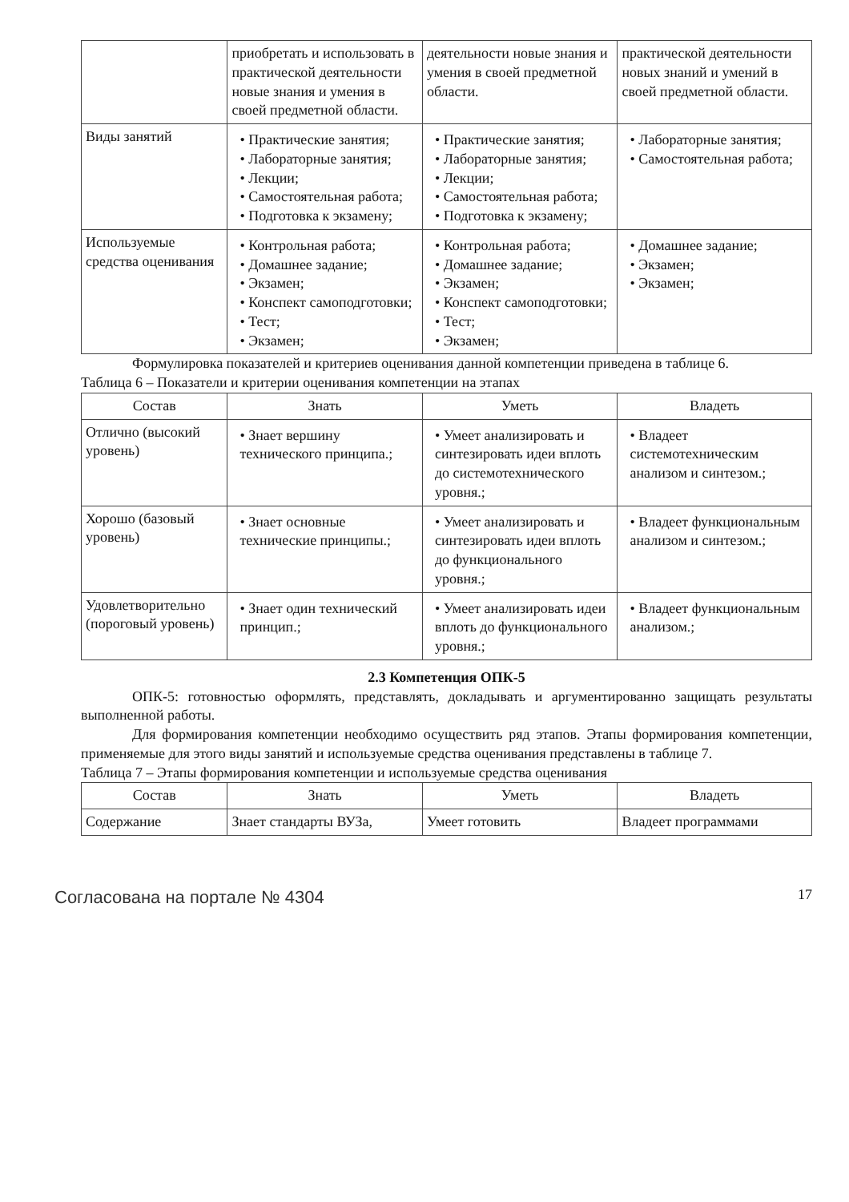| | приобретать и использовать в практической деятельности новые знания и умения в своей предметной области. | деятельности новые знания и умения в своей предметной области. | практической деятельности новых знаний и умений в своей предметной области. |
| Виды занятий | • Практические занятия; • Лабораторные занятия; • Лекции; • Самостоятельная работа; • Подготовка к экзамену; | • Практические занятия; • Лабораторные занятия; • Лекции; • Самостоятельная работа; • Подготовка к экзамену; | • Лабораторные занятия; • Самостоятельная работа; |
| Используемые средства оценивания | • Контрольная работа; • Домашнее задание; • Экзамен; • Конспект самоподготовки; • Тест; • Экзамен; | • Контрольная работа; • Домашнее задание; • Экзамен; • Конспект самоподготовки; • Тест; • Экзамен; | • Домашнее задание; • Экзамен; • Экзамен; |
Формулировка показателей и критериев оценивания данной компетенции приведена в таблице 6.
Таблица 6 – Показатели и критерии оценивания компетенции на этапах
| Состав | Знать | Уметь | Владеть |
| --- | --- | --- | --- |
| Отлично (высокий уровень) | • Знает вершину технического принципа.; | • Умеет анализировать и синтезировать идеи вплоть до системотехнического уровня.; | • Владеет системотехническим анализом и синтезом.; |
| Хорошо (базовый уровень) | • Знает основные технические принципы.; | • Умеет анализировать и синтезировать идеи вплоть до функционального уровня.; | • Владеет функциональным анализом и синтезом.; |
| Удовлетворительно (пороговый уровень) | • Знает один технический принцип.; | • Умеет анализировать идеи вплоть до функционального уровня.; | • Владеет функциональным анализом.; |
2.3 Компетенция ОПК-5
ОПК-5: готовностью оформлять, представлять, докладывать и аргументированно защищать результаты выполненной работы.
Для формирования компетенции необходимо осуществить ряд этапов. Этапы формирования компетенции, применяемые для этого виды занятий и используемые средства оценивания представлены в таблице 7.
Таблица 7 – Этапы формирования компетенции и используемые средства оценивания
| Состав | Знать | Уметь | Владеть |
| --- | --- | --- | --- |
| Содержание | Знает стандарты ВУЗа, | Умеет готовить | Владеет программами |
Согласована на портале № 4304 17